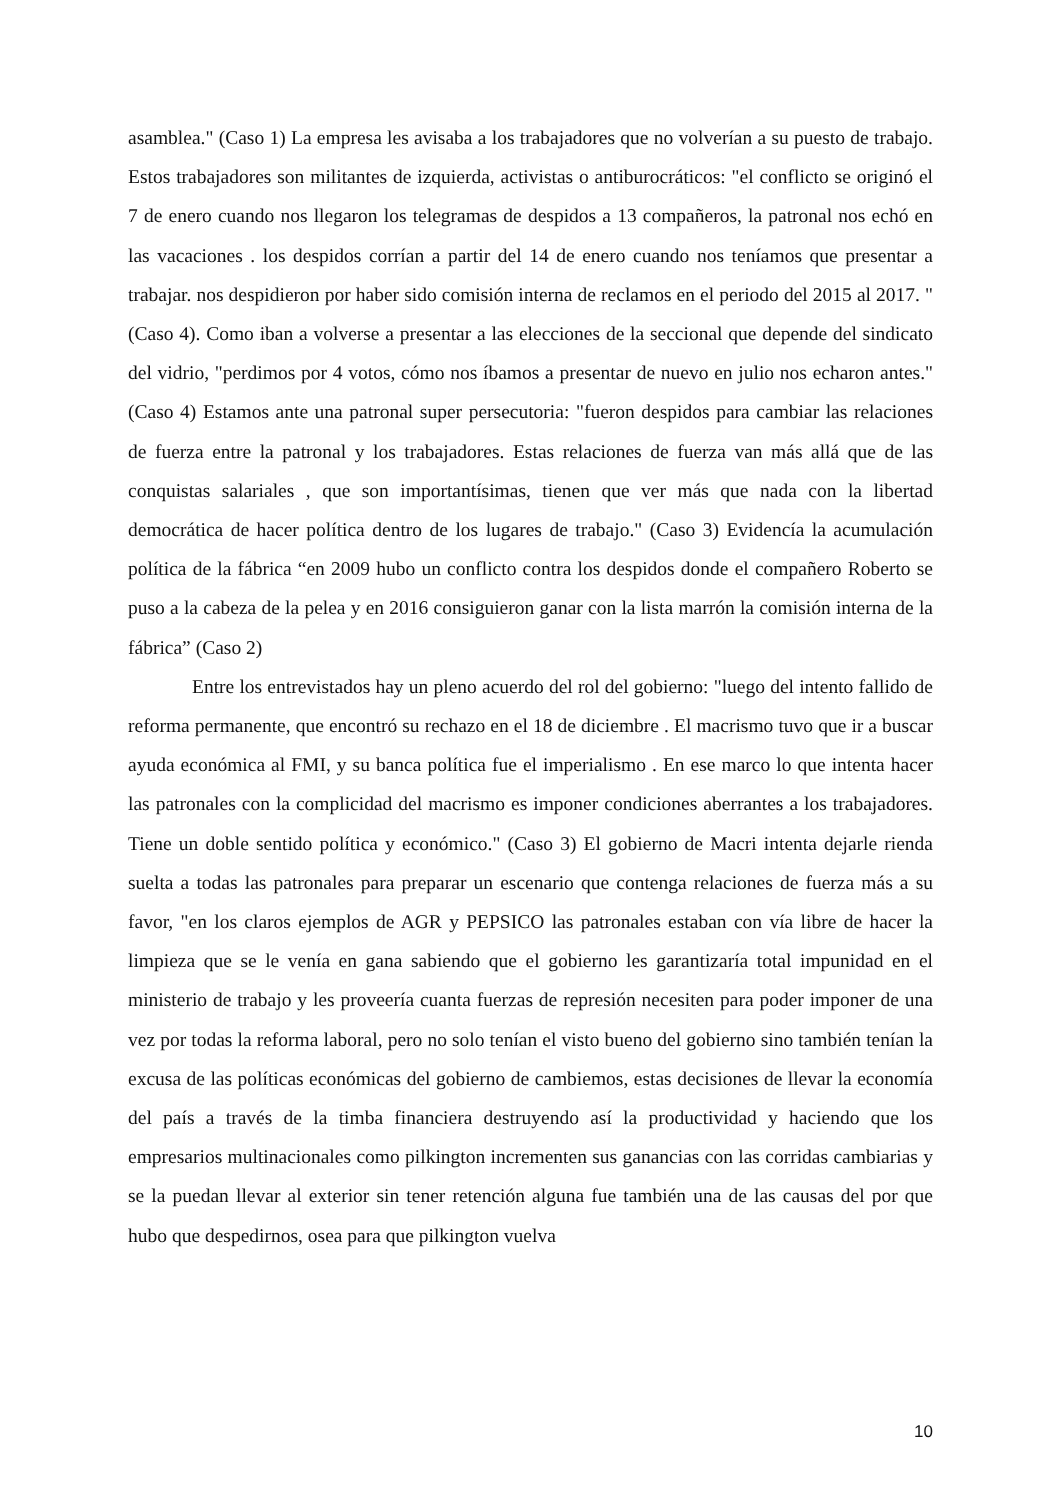asamblea." (Caso 1) La empresa les avisaba a los trabajadores que no volverían a su puesto de trabajo. Estos trabajadores son militantes de izquierda, activistas o antiburocráticos: "el conflicto se originó el 7 de enero cuando nos llegaron los telegramas de despidos a 13 compañeros, la patronal nos echó en las vacaciones . los despidos corrían a partir del 14 de enero cuando nos teníamos que presentar a trabajar. nos despidieron por haber sido comisión interna de reclamos en el periodo del 2015 al 2017. " (Caso 4). Como iban a volverse a presentar a las elecciones de la seccional que depende del sindicato del vidrio, "perdimos por 4 votos, cómo nos íbamos a presentar de nuevo en julio nos echaron antes." (Caso 4) Estamos ante una patronal super persecutoria: "fueron despidos para cambiar las relaciones de fuerza entre la patronal y los trabajadores. Estas relaciones de fuerza van más allá que de las conquistas salariales , que son importantísimas, tienen que ver más que nada con la libertad democrática de hacer política dentro de los lugares de trabajo." (Caso 3) Evidencía la acumulación política de la fábrica “en 2009 hubo un conflicto contra los despidos donde el compañero Roberto se puso a la cabeza de la pelea y en 2016 consiguieron ganar con la lista marrón la comisión interna de la fábrica” (Caso 2)
Entre los entrevistados hay un pleno acuerdo del rol del gobierno: "luego del intento fallido de reforma permanente, que encontró su rechazo en el 18 de diciembre . El macrismo tuvo que ir a buscar ayuda económica al FMI, y su banca política fue el imperialismo . En ese marco lo que intenta hacer las patronales con la complicidad del macrismo es imponer condiciones aberrantes a los trabajadores. Tiene un doble sentido política y económico." (Caso 3) El gobierno de Macri intenta dejarle rienda suelta a todas las patronales para preparar un escenario que contenga relaciones de fuerza más a su favor, "en los claros ejemplos de AGR y PEPSICO las patronales estaban con vía libre de hacer la limpieza que se le venía en gana sabiendo que el gobierno les garantizaría total impunidad en el ministerio de trabajo y les proveería cuanta fuerzas de represión necesiten para poder imponer de una vez por todas la reforma laboral, pero no solo tenían el visto bueno del gobierno sino también tenían la excusa de las políticas económicas del gobierno de cambiemos, estas decisiones de llevar la economía del país a través de la timba financiera destruyendo así la productividad y haciendo que los empresarios multinacionales como pilkington incrementen sus ganancias con las corridas cambiarias y se la puedan llevar al exterior sin tener retención alguna fue también una de las causas del por que hubo que despedirnos, osea para que pilkington vuelva
10